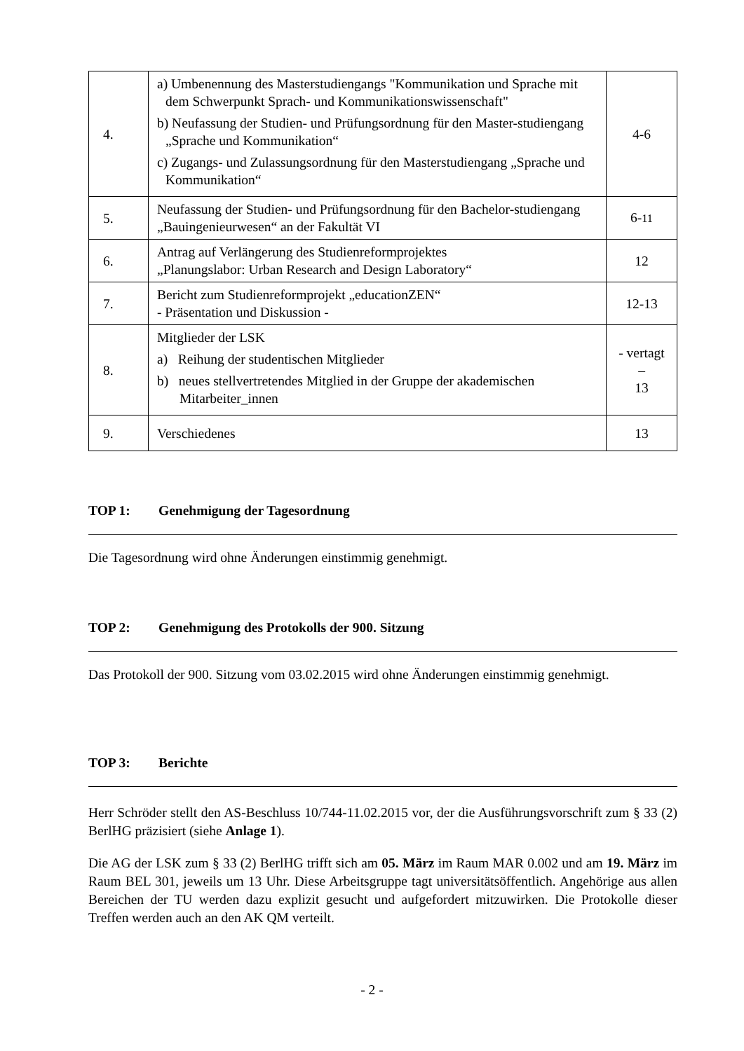| 4. | a) Umbenennung des Masterstudiengangs "Kommunikation und Sprache mit dem Schwerpunkt Sprach- und Kommunikationswissenschaft" b) Neufassung der Studien- und Prüfungsordnung für den Master-studiengang „Sprache und Kommunikation“ c) Zugangs- und Zulassungsordnung für den Masterstudiengang „Sprache und Kommunikation“ | 4-6 |
| 5. | Neufassung der Studien- und Prüfungsordnung für den Bachelor-studiengang „Bauingenieurwesen“ an der Fakultät VI | 6- 11 |
| 6. | Antrag auf Verlängerung des Studienreformprojektes „Planungslabor: Urban Research and Design Laboratory“ | 12 |
| 7. | Bericht zum Studienreformprojekt „educationZEN“ - Präsentation und Diskussion - | 12-13 |
| 8. | Mitglieder der LSK a) Reihung der studentischen Mitglieder b) neues stellvertretendes Mitglied in der Gruppe der akademischen Mitarbeiter_innen | - vertagt – 13 |
| 9. | Verschiedenes | 13 |
TOP 1: Genehmigung der Tagesordnung
Die Tagesordnung wird ohne Änderungen einstimmig genehmigt.
TOP 2: Genehmigung des Protokolls der 900. Sitzung
Das Protokoll der 900. Sitzung vom 03.02.2015 wird ohne Änderungen einstimmig genehmigt.
TOP 3: Berichte
Herr Schröder stellt den AS-Beschluss 10/744-11.02.2015 vor, der die Ausführungsvorschrift zum § 33 (2) BerlHG präzisiert (siehe Anlage 1).
Die AG der LSK zum § 33 (2) BerlHG trifft sich am 05. März im Raum MAR 0.002 und am 19. März im Raum BEL 301, jeweils um 13 Uhr. Diese Arbeitsgruppe tagt universitätsöffentlich. Angehörige aus allen Bereichen der TU werden dazu explizit gesucht und aufgefordert mitzuwirken. Die Protokolle dieser Treffen werden auch an den AK QM verteilt.
- 2 -